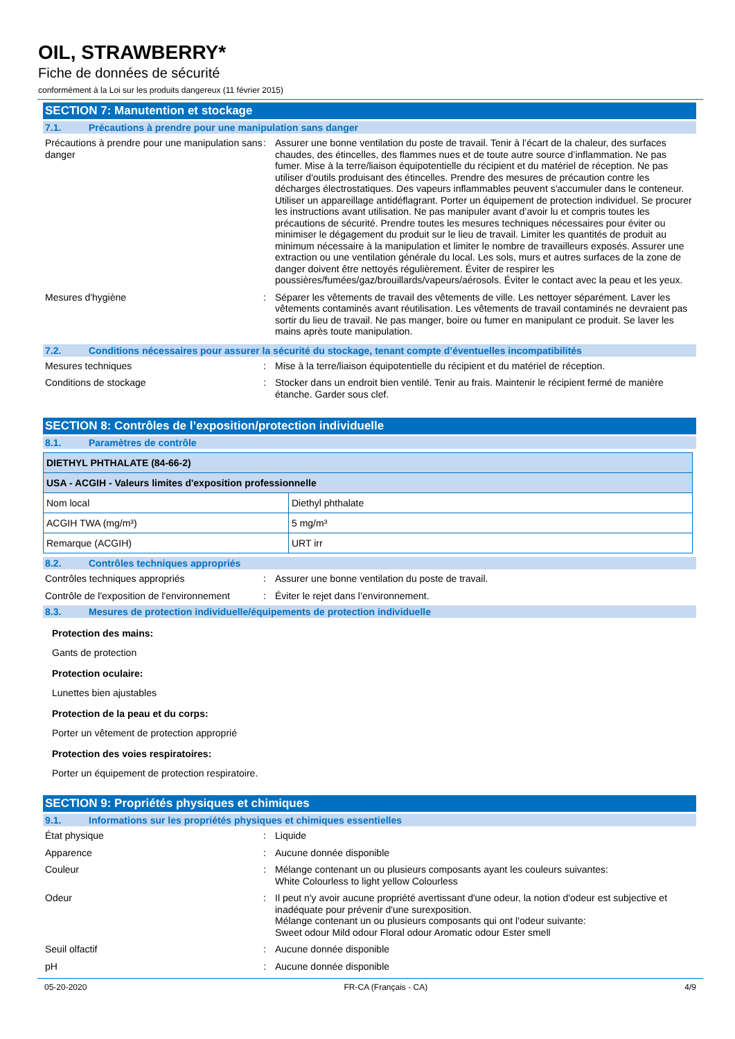OIL, STRAWBERRY*
Fiche de données de sécurité
conformément à la Loi sur les produits dangereux (11 février 2015)
SECTION 7: Manutention et stockage
7.1. Précautions à prendre pour une manipulation sans danger
Précautions à prendre pour une manipulation sans danger
: Assurer une bonne ventilation du poste de travail. Tenir à l’écart de la chaleur, des surfaces chaudes, des étincelles, des flammes nues et de toute autre source d’inflammation. Ne pas fumer. Mise à la terre/liaison équipotentielle du récipient et du matériel de réception. Ne pas utiliser d'outils produisant des étincelles. Prendre des mesures de précaution contre les décharges électrostatiques. Des vapeurs inflammables peuvent s'accumuler dans le conteneur. Utiliser un appareillage antidéflagrant. Porter un équipement de protection individuel. Se procurer les instructions avant utilisation. Ne pas manipuler avant d’avoir lu et compris toutes les précautions de sécurité. Prendre toutes les mesures techniques nécessaires pour éviter ou minimiser le dégagement du produit sur le lieu de travail. Limiter les quantités de produit au minimum nécessaire à la manipulation et limiter le nombre de travailleurs exposés. Assurer une extraction ou une ventilation générale du local. Les sols, murs et autres surfaces de la zone de danger doivent être nettoyés régulièrement. Éviter de respirer les poussières/fumées/gaz/brouillards/vapeurs/aérosols. Éviter le contact avec la peau et les yeux.
Mesures d'hygiène : Séparer les vêtements de travail des vêtements de ville. Les nettoyer séparément. Laver les vêtements contaminés avant réutilisation. Les vêtements de travail contaminés ne devraient pas sortir du lieu de travail. Ne pas manger, boire ou fumer en manipulant ce produit. Se laver les mains après toute manipulation.
7.2. Conditions nécessaires pour assurer la sécurité du stockage, tenant compte d’éventuelles incompatibilités
Mesures techniques : Mise à la terre/liaison équipotentielle du récipient et du matériel de réception.
Conditions de stockage : Stocker dans un endroit bien ventilé. Tenir au frais. Maintenir le récipient fermé de manière étanche. Garder sous clef.
SECTION 8: Contrôles de l’exposition/protection individuelle
8.1. Paramètres de contrôle
| DIETHYL PHTHALATE (84-66-2) | |
| --- | --- |
| USA - ACGIH - Valeurs limites d'exposition professionnelle | |
| Nom local | Diethyl phthalate |
| ACGIH TWA (mg/m³) | 5 mg/m³ |
| Remarque (ACGIH) | URT irr |
8.2. Contrôles techniques appropriés
Contrôles techniques appropriés : Assurer une bonne ventilation du poste de travail.
Contrôle de l'exposition de l'environnement
: Éviter le rejet dans l’environnement.
8.3. Mesures de protection individuelle/équipements de protection individuelle
Protection des mains:
Gants de protection
Protection oculaire:
Lunettes bien ajustables
Protection de la peau et du corps:
Porter un vêtement de protection approprié
Protection des voies respiratoires:
Porter un équipement de protection respiratoire.
SECTION 9: Propriétés physiques et chimiques
9.1. Informations sur les propriétés physiques et chimiques essentielles
État physique : Liquide
Apparence : Aucune donnée disponible
Couleur : Mélange contenant un ou plusieurs composants ayant les couleurs suivantes:
White Colourless to light yellow Colourless
Odeur : Il peut n'y avoir aucune propriété avertissant d'une odeur, la notion d'odeur est subjective et inadéquate pour prévenir d'une surexposition.
Mélange contenant un ou plusieurs composants qui ont l'odeur suivante:
Sweet odour Mild odour Floral odour Aromatic odour Ester smell
Seuil olfactif : Aucune donnée disponible
pH : Aucune donnée disponible
05-20-2020 FR-CA (Français - CA) 4/9